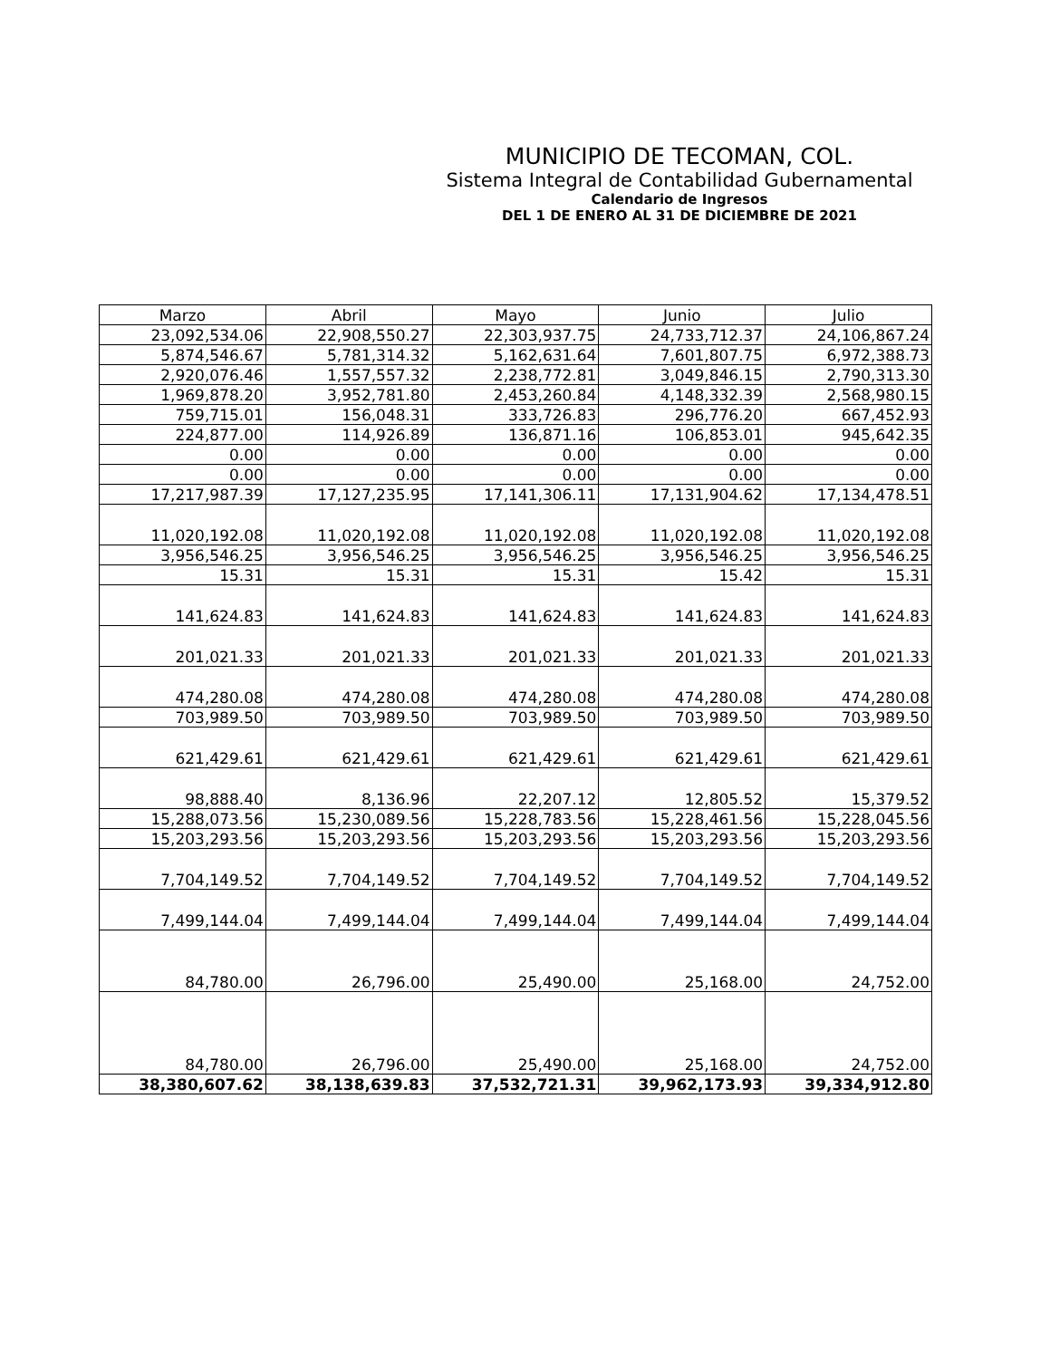MUNICIPIO DE TECOMAN, COL.
Sistema Integral de Contabilidad Gubernamental
Calendario de Ingresos
DEL 1 DE ENERO AL 31 DE DICIEMBRE DE 2021
| Marzo | Abril | Mayo | Junio | Julio |
| --- | --- | --- | --- | --- |
| 23,092,534.06 | 22,908,550.27 | 22,303,937.75 | 24,733,712.37 | 24,106,867.24 |
| 5,874,546.67 | 5,781,314.32 | 5,162,631.64 | 7,601,807.75 | 6,972,388.73 |
| 2,920,076.46 | 1,557,557.32 | 2,238,772.81 | 3,049,846.15 | 2,790,313.30 |
| 1,969,878.20 | 3,952,781.80 | 2,453,260.84 | 4,148,332.39 | 2,568,980.15 |
| 759,715.01 | 156,048.31 | 333,726.83 | 296,776.20 | 667,452.93 |
| 224,877.00 | 114,926.89 | 136,871.16 | 106,853.01 | 945,642.35 |
| 0.00 | 0.00 | 0.00 | 0.00 | 0.00 |
| 0.00 | 0.00 | 0.00 | 0.00 | 0.00 |
| 17,217,987.39 | 17,127,235.95 | 17,141,306.11 | 17,131,904.62 | 17,134,478.51 |
| 11,020,192.08 | 11,020,192.08 | 11,020,192.08 | 11,020,192.08 | 11,020,192.08 |
| 3,956,546.25 | 3,956,546.25 | 3,956,546.25 | 3,956,546.25 | 3,956,546.25 |
| 15.31 | 15.31 | 15.31 | 15.42 | 15.31 |
| 141,624.83 | 141,624.83 | 141,624.83 | 141,624.83 | 141,624.83 |
| 201,021.33 | 201,021.33 | 201,021.33 | 201,021.33 | 201,021.33 |
| 474,280.08 | 474,280.08 | 474,280.08 | 474,280.08 | 474,280.08 |
| 703,989.50 | 703,989.50 | 703,989.50 | 703,989.50 | 703,989.50 |
| 621,429.61 | 621,429.61 | 621,429.61 | 621,429.61 | 621,429.61 |
| 98,888.40 | 8,136.96 | 22,207.12 | 12,805.52 | 15,379.52 |
| 15,288,073.56 | 15,230,089.56 | 15,228,783.56 | 15,228,461.56 | 15,228,045.56 |
| 15,203,293.56 | 15,203,293.56 | 15,203,293.56 | 15,203,293.56 | 15,203,293.56 |
| 7,704,149.52 | 7,704,149.52 | 7,704,149.52 | 7,704,149.52 | 7,704,149.52 |
| 7,499,144.04 | 7,499,144.04 | 7,499,144.04 | 7,499,144.04 | 7,499,144.04 |
| 84,780.00 | 26,796.00 | 25,490.00 | 25,168.00 | 24,752.00 |
| 84,780.00 | 26,796.00 | 25,490.00 | 25,168.00 | 24,752.00 |
| 38,380,607.62 | 38,138,639.83 | 37,532,721.31 | 39,962,173.93 | 39,334,912.80 |